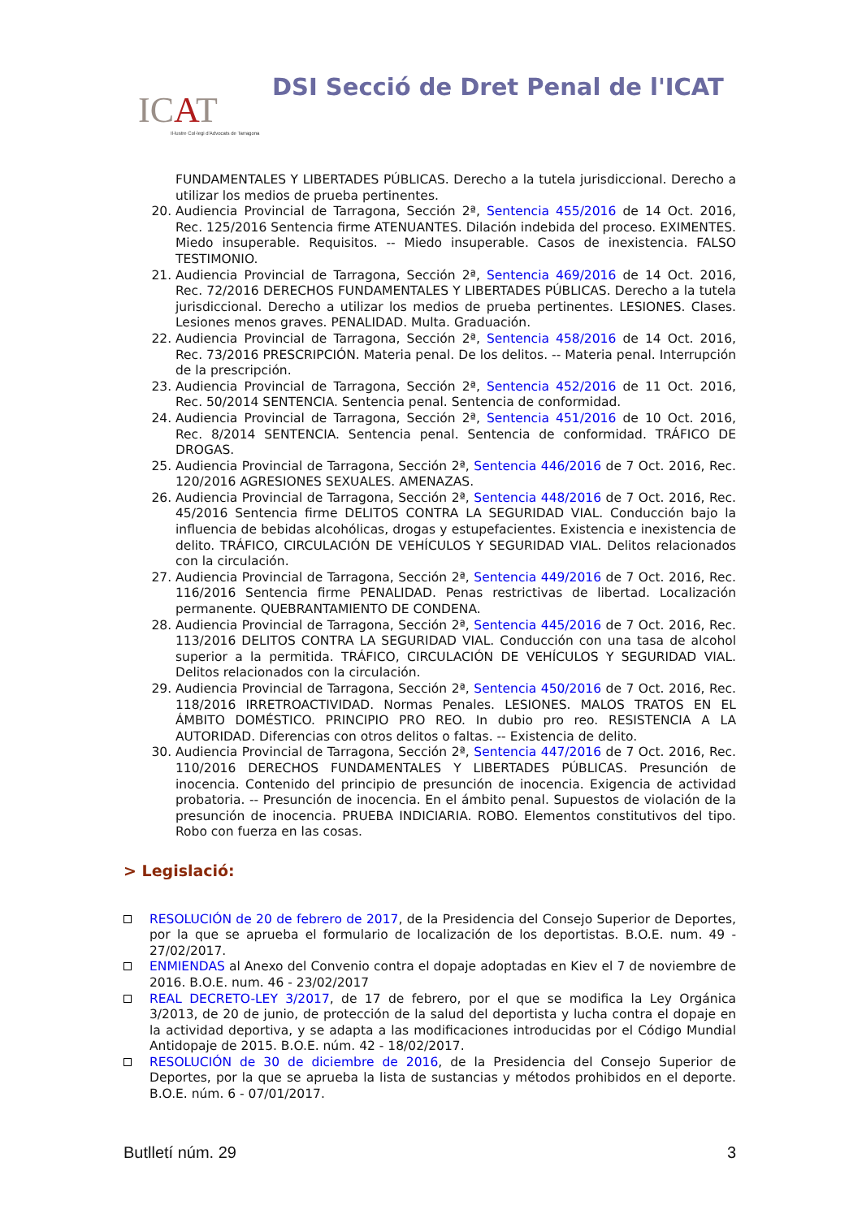ICAT
Il·lustre Col·legi d'Advocats de Tarragona
DSI Secció de Dret Penal de l'ICAT
FUNDAMENTALES Y LIBERTADES PÚBLICAS. Derecho a la tutela jurisdiccional. Derecho a utilizar los medios de prueba pertinentes.
20. Audiencia Provincial de Tarragona, Sección 2ª, Sentencia 455/2016 de 14 Oct. 2016, Rec. 125/2016 Sentencia firme ATENUANTES. Dilación indebida del proceso. EXIMENTES. Miedo insuperable. Requisitos. -- Miedo insuperable. Casos de inexistencia. FALSO TESTIMONIO.
21. Audiencia Provincial de Tarragona, Sección 2ª, Sentencia 469/2016 de 14 Oct. 2016, Rec. 72/2016 DERECHOS FUNDAMENTALES Y LIBERTADES PÚBLICAS. Derecho a la tutela jurisdiccional. Derecho a utilizar los medios de prueba pertinentes. LESIONES. Clases. Lesiones menos graves. PENALIDAD. Multa. Graduación.
22. Audiencia Provincial de Tarragona, Sección 2ª, Sentencia 458/2016 de 14 Oct. 2016, Rec. 73/2016 PRESCRIPCIÓN. Materia penal. De los delitos. -- Materia penal. Interrupción de la prescripción.
23. Audiencia Provincial de Tarragona, Sección 2ª, Sentencia 452/2016 de 11 Oct. 2016, Rec. 50/2014 SENTENCIA. Sentencia penal. Sentencia de conformidad.
24. Audiencia Provincial de Tarragona, Sección 2ª, Sentencia 451/2016 de 10 Oct. 2016, Rec. 8/2014 SENTENCIA. Sentencia penal. Sentencia de conformidad. TRÁFICO DE DROGAS.
25. Audiencia Provincial de Tarragona, Sección 2ª, Sentencia 446/2016 de 7 Oct. 2016, Rec. 120/2016 AGRESIONES SEXUALES. AMENAZAS.
26. Audiencia Provincial de Tarragona, Sección 2ª, Sentencia 448/2016 de 7 Oct. 2016, Rec. 45/2016 Sentencia firme DELITOS CONTRA LA SEGURIDAD VIAL. Conducción bajo la influencia de bebidas alcohólicas, drogas y estupefacientes. Existencia e inexistencia de delito. TRÁFICO, CIRCULACIÓN DE VEHÍCULOS Y SEGURIDAD VIAL. Delitos relacionados con la circulación.
27. Audiencia Provincial de Tarragona, Sección 2ª, Sentencia 449/2016 de 7 Oct. 2016, Rec. 116/2016 Sentencia firme PENALIDAD. Penas restrictivas de libertad. Localización permanente. QUEBRANTAMIENTO DE CONDENA.
28. Audiencia Provincial de Tarragona, Sección 2ª, Sentencia 445/2016 de 7 Oct. 2016, Rec. 113/2016 DELITOS CONTRA LA SEGURIDAD VIAL. Conducción con una tasa de alcohol superior a la permitida. TRÁFICO, CIRCULACIÓN DE VEHÍCULOS Y SEGURIDAD VIAL. Delitos relacionados con la circulación.
29. Audiencia Provincial de Tarragona, Sección 2ª, Sentencia 450/2016 de 7 Oct. 2016, Rec. 118/2016 IRRETROACTIVIDAD. Normas Penales. LESIONES. MALOS TRATOS EN EL ÁMBITO DOMÉSTICO. PRINCIPIO PRO REO. In dubio pro reo. RESISTENCIA A LA AUTORIDAD. Diferencias con otros delitos o faltas. -- Existencia de delito.
30. Audiencia Provincial de Tarragona, Sección 2ª, Sentencia 447/2016 de 7 Oct. 2016, Rec. 110/2016 DERECHOS FUNDAMENTALES Y LIBERTADES PÚBLICAS. Presunción de inocencia. Contenido del principio de presunción de inocencia. Exigencia de actividad probatoria. -- Presunción de inocencia. En el ámbito penal. Supuestos de violación de la presunción de inocencia. PRUEBA INDICIARIA. ROBO. Elementos constitutivos del tipo. Robo con fuerza en las cosas.
> Legislació:
RESOLUCIÓN de 20 de febrero de 2017, de la Presidencia del Consejo Superior de Deportes, por la que se aprueba el formulario de localización de los deportistas. B.O.E. num. 49 - 27/02/2017.
ENMIENDAS al Anexo del Convenio contra el dopaje adoptadas en Kiev el 7 de noviembre de 2016. B.O.E. num. 46 - 23/02/2017
REAL DECRETO-LEY 3/2017, de 17 de febrero, por el que se modifica la Ley Orgánica 3/2013, de 20 de junio, de protección de la salud del deportista y lucha contra el dopaje en la actividad deportiva, y se adapta a las modificaciones introducidas por el Código Mundial Antidopaje de 2015. B.O.E. núm. 42 - 18/02/2017.
RESOLUCIÓN de 30 de diciembre de 2016, de la Presidencia del Consejo Superior de Deportes, por la que se aprueba la lista de sustancias y métodos prohibidos en el deporte. B.O.E. núm. 6 - 07/01/2017.
Butlletí núm. 29 3